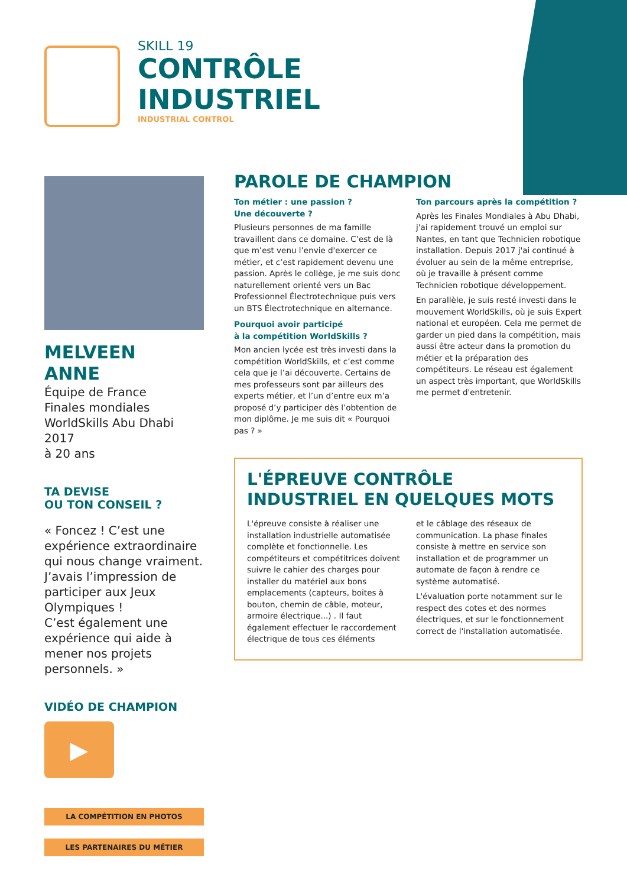SKILL 19
CONTRÔLE
INDUSTRIEL
INDUSTRIAL CONTROL
MELVEEN
ANNE
Équipe de France
Finales mondiales
WorldSkills Abu Dhabi 2017
à 20 ans
TA DEVISE
OU TON CONSEIL ?
« Foncez ! C’est une expérience extraordinaire qui nous change vraiment. J’avais l’impression de participer aux Jeux Olympiques !
C’est également une expérience qui aide à mener nos projets personnels. »
VIDÉO DE CHAMPION
▶
LA COMPÉTITION EN PHOTOS
LES PARTENAIRES DU MÉTIER
PAROLE DE CHAMPION
Ton métier : une passion ?
Une découverte ?
Plusieurs personnes de ma famille travaillent dans ce domaine. C’est de là que m’est venu l’envie d'exercer ce métier, et c’est rapidement devenu une passion. Après le collège, je me suis donc naturellement orienté vers un Bac Professionnel Électrotechnique puis vers un BTS Électrotechnique en alternance.
Pourquoi avoir participé
à la compétition WorldSkills ?
Mon ancien lycée est très investi dans la compétition WorldSkills, et c’est comme cela que je l’ai découverte. Certains de mes professeurs sont par ailleurs des experts métier, et l’un d’entre eux m’a proposé d’y participer dès l’obtention de mon diplôme. Je me suis dit « Pourquoi pas ? »
Ton parcours après la compétition ?
Après les Finales Mondiales à Abu Dhabi, j'ai rapidement trouvé un emploi sur Nantes, en tant que Technicien robotique installation. Depuis 2017 j'ai continué à évoluer au sein de la même entreprise, où je travaille à présent comme Technicien robotique développement.
En parallèle, je suis resté investi dans le mouvement WorldSkills, où je suis Expert national et européen. Cela me permet de garder un pied dans la compétition, mais aussi être acteur dans la promotion du métier et la préparation des compétiteurs. Le réseau est également un aspect très important, que WorldSkills me permet d'entretenir.
L'ÉPREUVE CONTRÔLE INDUSTRIEL EN QUELQUES MOTS
L'épreuve consiste à réaliser une installation industrielle automatisée complète et fonctionnelle. Les compétiteurs et compétitrices doivent suivre le cahier des charges pour installer du matériel aux bons emplacements (capteurs, boites à bouton, chemin de câble, moteur, armoire électrique...) . Il faut également effectuer le raccordement électrique de tous ces éléments
et le câblage des réseaux de communication. La phase finales consiste à mettre en service son installation et de programmer un automate de façon à rendre ce système automatisé.
L'évaluation porte notamment sur le respect des cotes et des normes électriques, et sur le fonctionnement correct de l'installation automatisée.